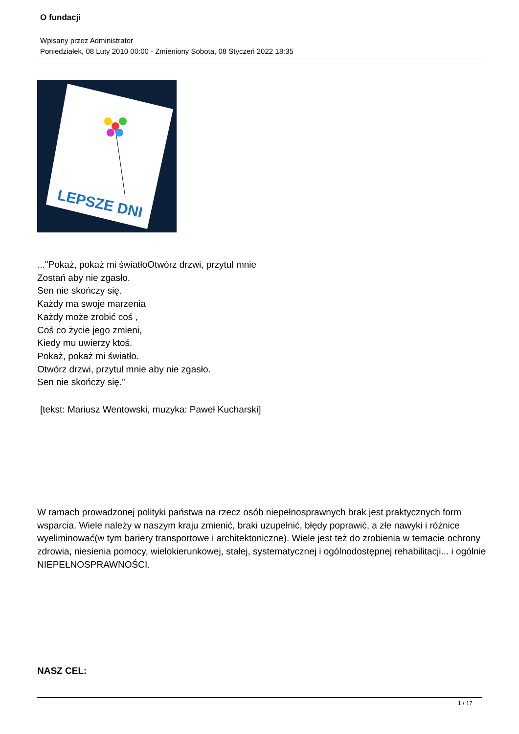O fundacji
Wpisany przez Administrator
Poniedziałek, 08 Luty 2010 00:00 - Zmieniony Sobota, 08 Styczeń 2022 18:35
LEPSZE DNI
..."Pokaż, pokaż mi światłoOtwórz drzwi, przytul mnie
Zostań aby nie zgasło.
Sen nie skończy się.
Każdy ma swoje marzenia
Każdy może zrobić coś ,
Coś co życie jego zmieni,
Kiedy mu uwierzy ktoś.
Pokaż, pokaż mi światło.
Otwórz drzwi, przytul mnie aby nie zgasło.
Sen nie skończy się.”
[tekst: Mariusz Wentowski, muzyka: Paweł Kucharski]
W ramach prowadzonej polityki państwa na rzecz osób niepełnosprawnych brak jest praktycznych form wsparcia. Wiele należy w naszym kraju zmienić, braki uzupełnić, błędy poprawić, a złe nawyki i różnice wyeliminować(w tym bariery transportowe i architektoniczne). Wiele jest też do zrobienia w temacie ochrony zdrowia, niesienia pomocy, wielokierunkowej, stałej, systematycznej i ogólnodostępnej rehabilitacji... i ogólnie NIEPEŁNOSPRAWNOŚCI.
NASZ CEL:
1 / 17